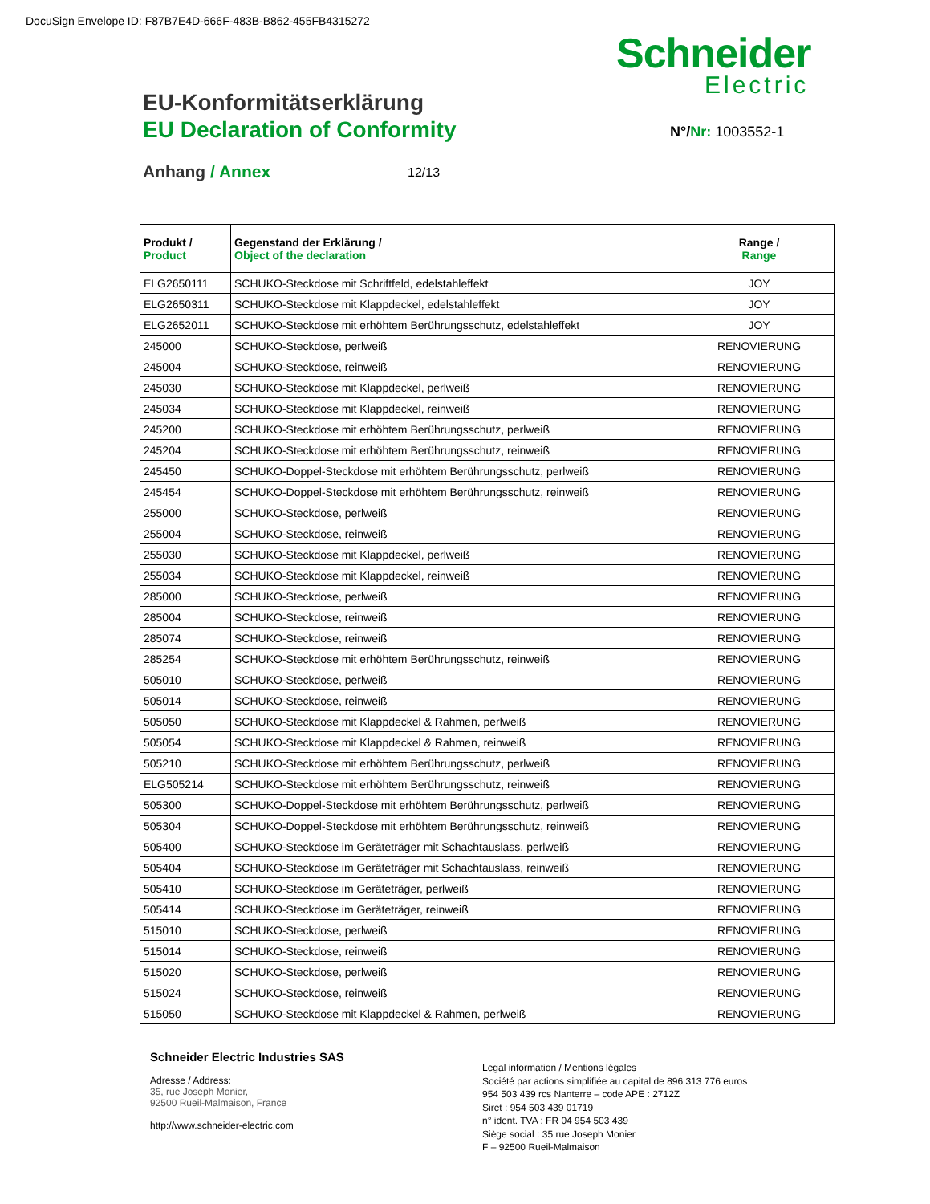DocuSign Envelope ID: F87B7E4D-666F-483B-B862-455FB4315272
Schneider
Electric
EU-Konformitätserklärung
EU Declaration of Conformity N°/Nr: 1003552-1
Anhang / Annex 12/13
| Produkt / Product | Gegenstand der Erklärung / Object of the declaration | Range / Range |
| --- | --- | --- |
| ELG2650111 | SCHUKO-Steckdose mit Schriftfeld, edelstahleffekt | JOY |
| ELG2650311 | SCHUKO-Steckdose mit Klappdeckel, edelstahleffekt | JOY |
| ELG2652011 | SCHUKO-Steckdose mit erhöhtem Berührungsschutz, edelstahleffekt | JOY |
| 245000 | SCHUKO-Steckdose, perlweiß | RENOVIERUNG |
| 245004 | SCHUKO-Steckdose, reinweiß | RENOVIERUNG |
| 245030 | SCHUKO-Steckdose mit Klappdeckel, perlweiß | RENOVIERUNG |
| 245034 | SCHUKO-Steckdose mit Klappdeckel, reinweiß | RENOVIERUNG |
| 245200 | SCHUKO-Steckdose mit erhöhtem Berührungsschutz, perlweiß | RENOVIERUNG |
| 245204 | SCHUKO-Steckdose mit erhöhtem Berührungsschutz, reinweiß | RENOVIERUNG |
| 245450 | SCHUKO-Doppel-Steckdose mit erhöhtem Berührungsschutz, perlweiß | RENOVIERUNG |
| 245454 | SCHUKO-Doppel-Steckdose mit erhöhtem Berührungsschutz, reinweiß | RENOVIERUNG |
| 255000 | SCHUKO-Steckdose, perlweiß | RENOVIERUNG |
| 255004 | SCHUKO-Steckdose, reinweiß | RENOVIERUNG |
| 255030 | SCHUKO-Steckdose mit Klappdeckel, perlweiß | RENOVIERUNG |
| 255034 | SCHUKO-Steckdose mit Klappdeckel, reinweiß | RENOVIERUNG |
| 285000 | SCHUKO-Steckdose, perlweiß | RENOVIERUNG |
| 285004 | SCHUKO-Steckdose, reinweiß | RENOVIERUNG |
| 285074 | SCHUKO-Steckdose, reinweiß | RENOVIERUNG |
| 285254 | SCHUKO-Steckdose mit erhöhtem Berührungsschutz, reinweiß | RENOVIERUNG |
| 505010 | SCHUKO-Steckdose, perlweiß | RENOVIERUNG |
| 505014 | SCHUKO-Steckdose, reinweiß | RENOVIERUNG |
| 505050 | SCHUKO-Steckdose mit Klappdeckel & Rahmen, perlweiß | RENOVIERUNG |
| 505054 | SCHUKO-Steckdose mit Klappdeckel & Rahmen, reinweiß | RENOVIERUNG |
| 505210 | SCHUKO-Steckdose mit erhöhtem Berührungsschutz, perlweiß | RENOVIERUNG |
| ELG505214 | SCHUKO-Steckdose mit erhöhtem Berührungsschutz, reinweiß | RENOVIERUNG |
| 505300 | SCHUKO-Doppel-Steckdose mit erhöhtem Berührungsschutz, perlweiß | RENOVIERUNG |
| 505304 | SCHUKO-Doppel-Steckdose mit erhöhtem Berührungsschutz, reinweiß | RENOVIERUNG |
| 505400 | SCHUKO-Steckdose im Geräteträger mit Schachtauslass, perlweiß | RENOVIERUNG |
| 505404 | SCHUKO-Steckdose im Geräteträger mit Schachtauslass, reinweiß | RENOVIERUNG |
| 505410 | SCHUKO-Steckdose im Geräteträger, perlweiß | RENOVIERUNG |
| 505414 | SCHUKO-Steckdose im Geräteträger, reinweiß | RENOVIERUNG |
| 515010 | SCHUKO-Steckdose, perlweiß | RENOVIERUNG |
| 515014 | SCHUKO-Steckdose, reinweiß | RENOVIERUNG |
| 515020 | SCHUKO-Steckdose, perlweiß | RENOVIERUNG |
| 515024 | SCHUKO-Steckdose, reinweiß | RENOVIERUNG |
| 515050 | SCHUKO-Steckdose mit Klappdeckel & Rahmen, perlweiß | RENOVIERUNG |
Schneider Electric Industries SAS
Adresse / Address:
35, rue Joseph Monier,
92500 Rueil-Malmaison, France
http://www.schneider-electric.com
Legal information / Mentions légales
Société par actions simplifiée au capital de 896 313 776 euros
954 503 439 rcs Nanterre – code APE : 2712Z
Siret : 954 503 439 01719
n° ident. TVA : FR 04 954 503 439
Siège social : 35 rue Joseph Monier
F – 92500 Rueil-Malmaison